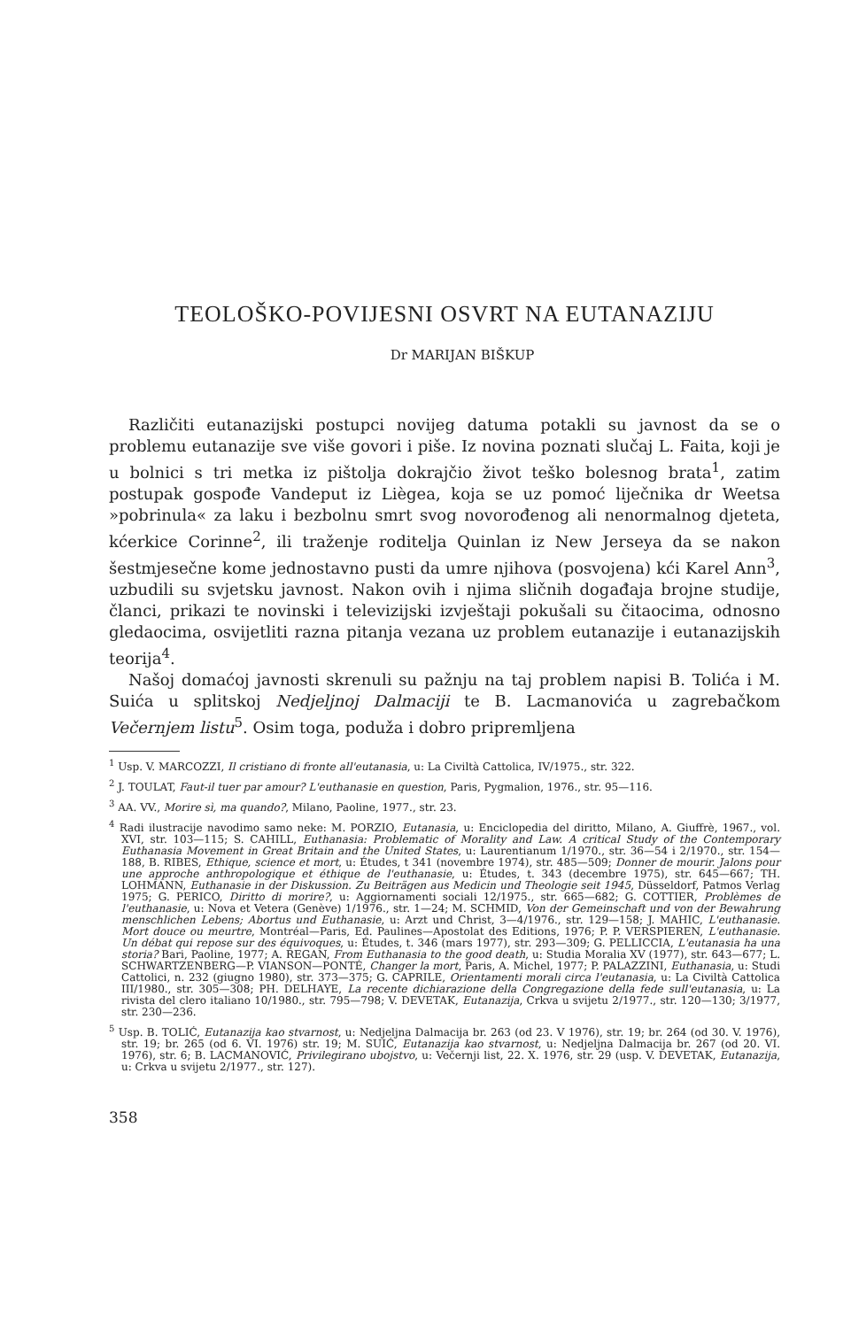TEOLOŠKO-POVIJESNI OSVRT NA EUTANAZIJU
Dr MARIJAN BIŠKUP
Različiti eutanazijski postupci novijeg datuma potakli su javnost da se o problemu eutanazije sve više govori i piše. Iz novina poznati slučaj L. Faita, koji je u bolnici s tri metka iz pištolja dokrajčio život teško bolesnog brata<sup>1</sup>, zatim postupak gospođe Vandeput iz Liègea, koja se uz pomoć liječnika dr Weetsa »pobrinula« za laku i bezbolnu smrt svog novorođenog ali nenormalnog djeteta, kćerkice Corinne<sup>2</sup>, ili traženje roditelja Quinlan iz New Jerseya da se nakon šestmjesečne kome jednostavno pusti da umre njihova (posvojena) kći Karel Ann<sup>3</sup>, uzbudili su svjetsku javnost. Nakon ovih i njima sličnih događaja brojne studije, članci, prikazi te novinski i televizijski izvještaji pokušali su čitaocima, odnosno gledaocima, osvijetliti razna pitanja vezana uz problem eutanazije i eutanazijskih teorija<sup>4</sup>.
Našoj domaćoj javnosti skrenuli su pažnju na taj problem napisi B. Tolića i M. Suića u splitskoj Nedjeljnoj Dalmaciji te B. Lacmanovića u zagrebačkom Večernjem listu<sup>5</sup>. Osim toga, poduža i dobro pripremljena
<sup>1</sup> Usp. V. MARCOZZI, Il cristiano di fronte all'eutanasia, u: La Civiltà Cattolica, IV/1975., str. 322.
<sup>2</sup> J. TOULAT, Faut-il tuer par amour? L'euthanasie en question, Paris, Pygmalion, 1976., str. 95—116.
<sup>3</sup> AA. VV., Morire sì, ma quando?, Milano, Paoline, 1977., str. 23.
<sup>4</sup> Radi ilustracije navodimo samo neke: M. PORZIO, Eutanasia, u: Enciclopedia del diritto, Milano, A. Giuffrè, 1967., vol. XVI, str. 103—115; S. CAHILL, Euthanasia: Problematic of Morality and Law. A critical Study of the Contemporary Euthanasia Movement in Great Britain and the United States, u: Laurentianum 1/1970., str. 36—54 i 2/1970., str. 154—188, B. RIBES, Ethique, science et mort, u: Études, t 341 (novembre 1974), str. 485—509; Donner de mourir. Jalons pour une approche anthropologique et éthique de l'euthanasie, u: Études, t. 343 (decembre 1975), str. 645—667; TH. LOHMANN, Euthanasie in der Diskussion. Zu Beiträgen aus Medicin und Theologie seit 1945, Düsseldorf, Patmos Verlag 1975; G. PERICO, Diritto di morire?, u: Aggiornamenti sociali 12/1975., str. 665—682; G. COTTIER, Problèmes de l'euthanasie, u: Nova et Vetera (Genève) 1/1976., str. 1—24; M. SCHMID, Von der Gemeinschaft und von der Bewahrung menschlichen Lebens; Abortus und Euthanasie, u: Arzt und Christ, 3—4/1976., str. 129—158; J. MAHIC, L'euthanasie. Mort douce ou meurtre, Montréal—Paris, Ed. Paulines—Apostolat des Editions, 1976; P. P. VERSPIEREN, L'euthanasie. Un débat qui repose sur des équivoques, u: Études, t. 346 (mars 1977), str. 293—309; G. PELLICCIA, L'eutanasia ha una storia? Bari, Paoline, 1977; A. REGAN, From Euthanasia to the good death, u: Studia Moralia XV (1977), str. 643—677; L. SCHWARTZENBERG—P. VIANSON—PONTÉ, Changer la mort, Paris, A. Michel, 1977; P. PALAZZINI, Euthanasia, u: Studi Cattolici, n. 232 (giugno 1980), str. 373—375; G. CAPRILE, Orientamenti morali circa l'eutanasia, u: La Civiltà Cattolica III/1980., str. 305—308; PH. DELHAYE, La recente dichiarazione della Congregazione della fede sull'eutanasia, u: La rivista del clero italiano 10/1980., str. 795—798; V. DEVETAK, Eutanazija, Crkva u svijetu 2/1977., str. 120—130; 3/1977, str. 230—236.
<sup>5</sup> Usp. B. TOLIĆ, Eutanazija kao stvarnost, u: Nedjeljna Dalmacija br. 263 (od 23. V 1976), str. 19; br. 264 (od 30. V. 1976), str. 19; br. 265 (od 6. VI. 1976) str. 19; M. SUIĆ, Eutanazija kao stvarnost, u: Nedjeljna Dalmacija br. 267 (od 20. VI. 1976), str. 6; B. LACMANOVIĆ, Privilegirano ubojstvo, u: Večernji list, 22. X. 1976, str. 29 (usp. V. DEVETAK, Eutanazija, u: Crkva u svijetu 2/1977., str. 127).
358